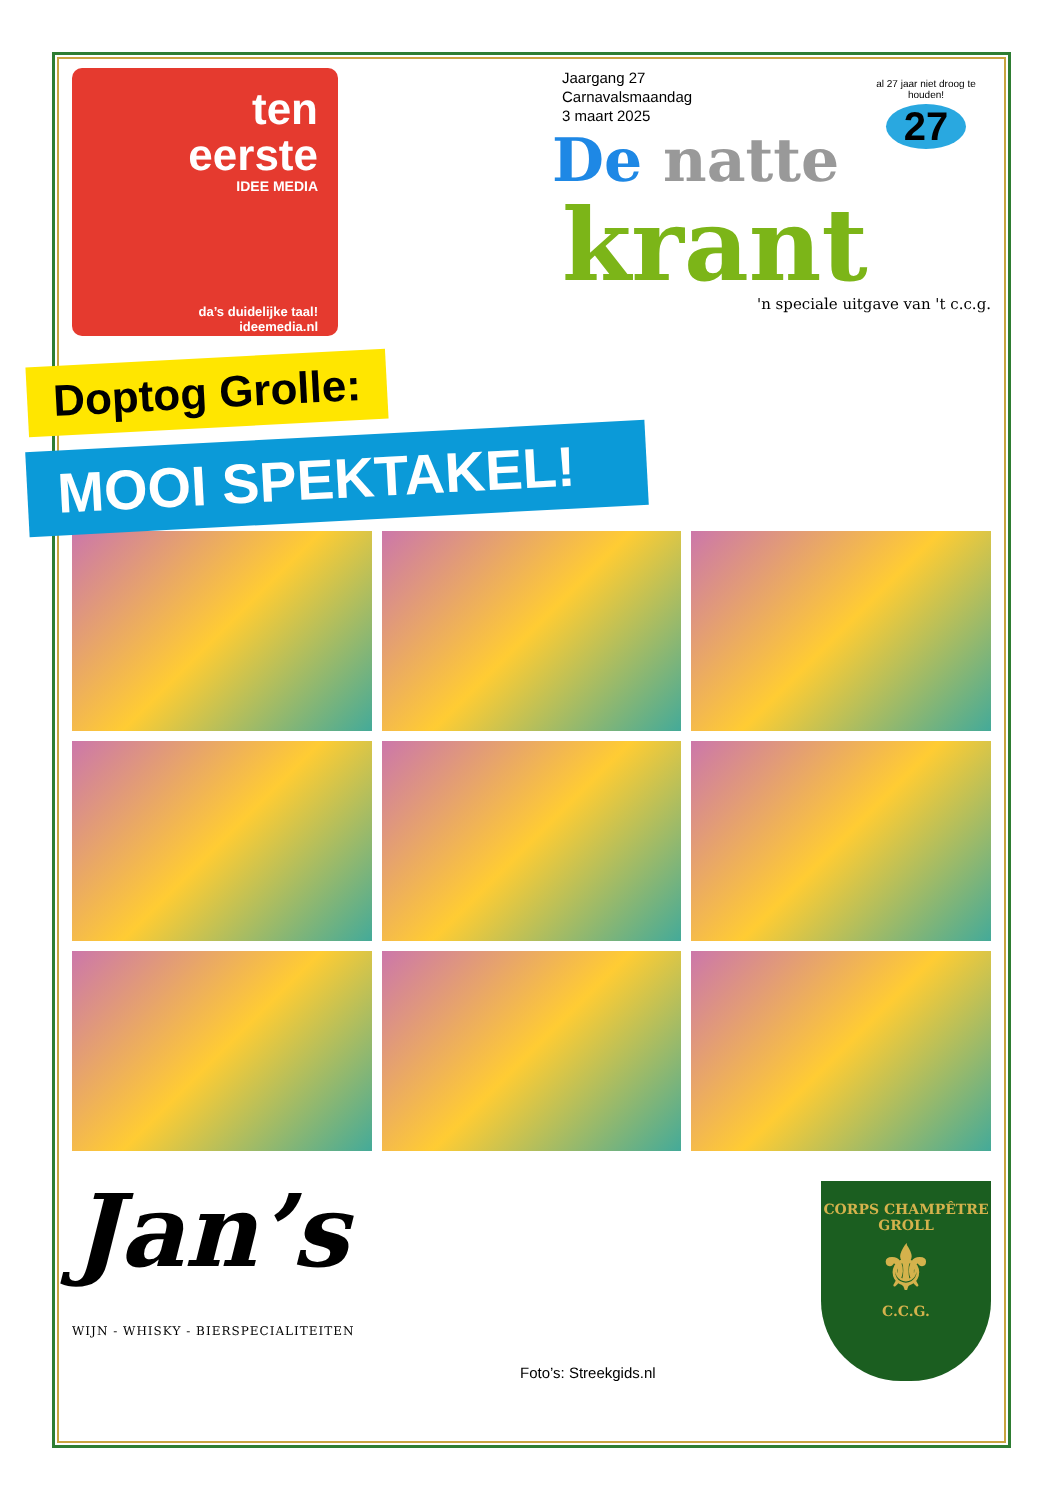ten
eerste
IDEE MEDIA
da’s duidelijke taal!
ideemedia.nl
Jaargang 27
Carnavalsmaandag
3 maart 2025
al 27 jaar niet droog te houden!
27
De natte
krant
'n speciale uitgave van 't c.c.g.
Doptog Grolle:
MOOI SPEKTAKEL!
Jan’s
WIJN - WHISKY - BIERSPECIALITEITEN
Foto’s: Streekgids.nl
CORPS CHAMPÊTRE GROLL
⚜
C.C.G.